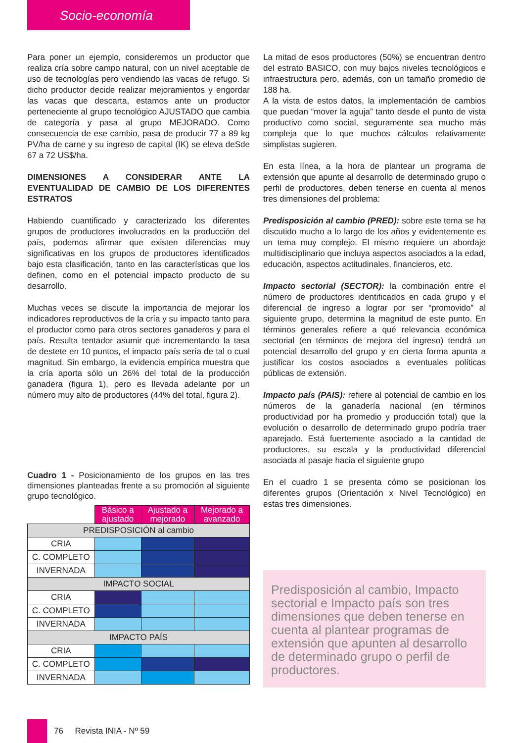Socio-economía
Para poner un ejemplo, consideremos un productor que realiza cría sobre campo natural, con un nivel aceptable de uso de tecnologías pero vendiendo las vacas de refugo. Si dicho productor decide realizar mejoramientos y engordar las vacas que descarta, estamos ante un productor perteneciente al grupo tecnológico AJUSTADO que cambia de categoría y pasa al grupo MEJORADO. Como consecuencia de ese cambio, pasa de producir 77 a 89 kg PV/ha de carne y su ingreso de capital (IK) se eleva deSde 67 a 72 US$/ha.
DIMENSIONES A CONSIDERAR ANTE LA EVENTUALIDAD DE CAMBIO DE LOS DIFERENTES ESTRATOS
Habiendo cuantificado y caracterizado los diferentes grupos de productores involucrados en la producción del país, podemos afirmar que existen diferencias muy significativas en los grupos de productores identificados bajo esta clasificación, tanto en las características que los definen, como en el potencial impacto producto de su desarrollo.
Muchas veces se discute la importancia de mejorar los indicadores reproductivos de la cría y su impacto tanto para el productor como para otros sectores ganaderos y para el país. Resulta tentador asumir que incrementando la tasa de destete en 10 puntos, el impacto país sería de tal o cual magnitud. Sin embargo, la evidencia empírica muestra que la cría aporta sólo un 26% del total de la producción ganadera (figura 1), pero es llevada adelante por un número muy alto de productores (44% del total, figura 2).
Cuadro 1 - Posicionamiento de los grupos en las tres dimensiones planteadas frente a su promoción al siguiente grupo tecnológico.
| | Básico a ajustado | Ajustado a mejorado | Mejorado a avanzado |
| PREDISPOSICIÓN al cambio | | | |
| CRIA | | | |
| C. COMPLETO | | | |
| INVERNADA | | | |
| IMPACTO SOCIAL | | | |
| CRIA | | | |
| C. COMPLETO | | | |
| INVERNADA | | | |
| IMPACTO PAÍS | | | |
| CRIA | | | |
| C. COMPLETO | | | |
| INVERNADA | | | |
La mitad de esos productores (50%) se encuentran dentro del estrato BASICO, con muy bajos niveles tecnológicos e infraestructura pero, además, con un tamaño promedio de 188 ha.
A la vista de estos datos, la implementación de cambios que puedan “mover la aguja” tanto desde el punto de vista productivo como social, seguramente sea mucho más compleja que lo que muchos cálculos relativamente simplistas sugieren.
En esta línea, a la hora de plantear un programa de extensión que apunte al desarrollo de determinado grupo o perfil de productores, deben tenerse en cuenta al menos tres dimensiones del problema:
Predisposición al cambio (PRED): sobre este tema se ha discutido mucho a lo largo de los años y evidentemente es un tema muy complejo. El mismo requiere un abordaje multidisciplinario que incluya aspectos asociados a la edad, educación, aspectos actitudinales, financieros, etc.
Impacto sectorial (SECTOR): la combinación entre el número de productores identificados en cada grupo y el diferencial de ingreso a lograr por ser “promovido” al siguiente grupo, determina la magnitud de este punto. En términos generales refiere a qué relevancia económica sectorial (en términos de mejora del ingreso) tendrá un potencial desarrollo del grupo y en cierta forma apunta a justificar los costos asociados a eventuales políticas públicas de extensión.
Impacto país (PAIS): refiere al potencial de cambio en los números de la ganadería nacional (en términos productividad por ha promedio y producción total) que la evolución o desarrollo de determinado grupo podría traer aparejado. Está fuertemente asociado a la cantidad de productores, su escala y la productividad diferencial asociada al pasaje hacia el siguiente grupo
En el cuadro 1 se presenta cómo se posicionan los diferentes grupos (Orientación x Nivel Tecnológico) en estas tres dimensiones.
Predisposición al cambio, Impacto sectorial e Impacto país son tres dimensiones que deben tenerse en cuenta al plantear programas de extensión que apunten al desarrollo de determinado grupo o perfil de productores.
76 Revista INIA - Nº 59